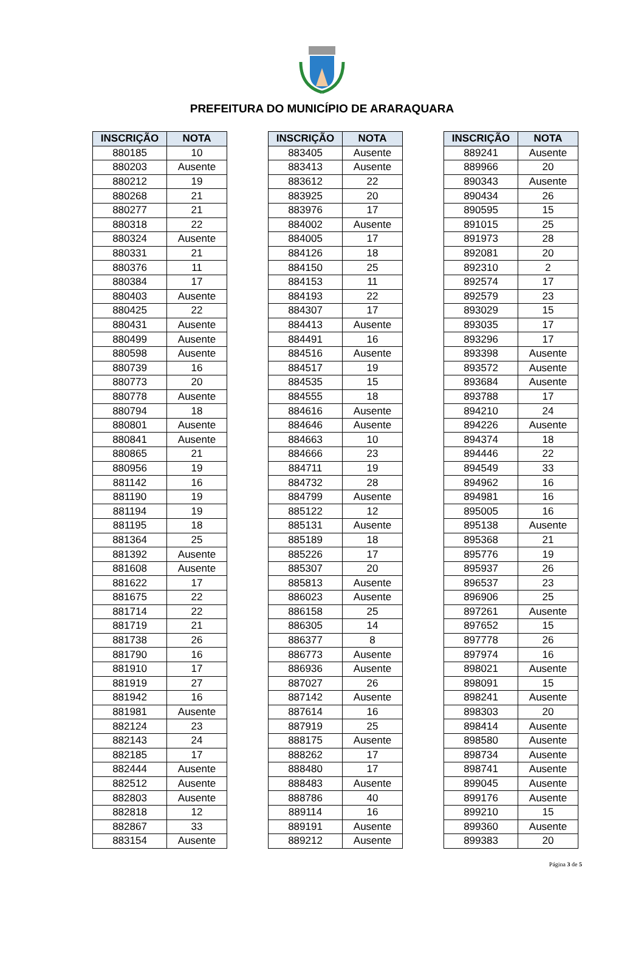PREFEITURA DO MUNICÍPIO DE ARARAQUARA
| INSCRIÇÃO | NOTA |
| --- | --- |
| 880185 | 10 |
| 880203 | Ausente |
| 880212 | 19 |
| 880268 | 21 |
| 880277 | 21 |
| 880318 | 22 |
| 880324 | Ausente |
| 880331 | 21 |
| 880376 | 11 |
| 880384 | 17 |
| 880403 | Ausente |
| 880425 | 22 |
| 880431 | Ausente |
| 880499 | Ausente |
| 880598 | Ausente |
| 880739 | 16 |
| 880773 | 20 |
| 880778 | Ausente |
| 880794 | 18 |
| 880801 | Ausente |
| 880841 | Ausente |
| 880865 | 21 |
| 880956 | 19 |
| 881142 | 16 |
| 881190 | 19 |
| 881194 | 19 |
| 881195 | 18 |
| 881364 | 25 |
| 881392 | Ausente |
| 881608 | Ausente |
| 881622 | 17 |
| 881675 | 22 |
| 881714 | 22 |
| 881719 | 21 |
| 881738 | 26 |
| 881790 | 16 |
| 881910 | 17 |
| 881919 | 27 |
| 881942 | 16 |
| 881981 | Ausente |
| 882124 | 23 |
| 882143 | 24 |
| 882185 | 17 |
| 882444 | Ausente |
| 882512 | Ausente |
| 882803 | Ausente |
| 882818 | 12 |
| 882867 | 33 |
| 883154 | Ausente |
| INSCRIÇÃO | NOTA |
| --- | --- |
| 883405 | Ausente |
| 883413 | Ausente |
| 883612 | 22 |
| 883925 | 20 |
| 883976 | 17 |
| 884002 | Ausente |
| 884005 | 17 |
| 884126 | 18 |
| 884150 | 25 |
| 884153 | 11 |
| 884193 | 22 |
| 884307 | 17 |
| 884413 | Ausente |
| 884491 | 16 |
| 884516 | Ausente |
| 884517 | 19 |
| 884535 | 15 |
| 884555 | 18 |
| 884616 | Ausente |
| 884646 | Ausente |
| 884663 | 10 |
| 884666 | 23 |
| 884711 | 19 |
| 884732 | 28 |
| 884799 | Ausente |
| 885122 | 12 |
| 885131 | Ausente |
| 885189 | 18 |
| 885226 | 17 |
| 885307 | 20 |
| 885813 | Ausente |
| 886023 | Ausente |
| 886158 | 25 |
| 886305 | 14 |
| 886377 | 8 |
| 886773 | Ausente |
| 886936 | Ausente |
| 887027 | 26 |
| 887142 | Ausente |
| 887614 | 16 |
| 887919 | 25 |
| 888175 | Ausente |
| 888262 | 17 |
| 888480 | 17 |
| 888483 | Ausente |
| 888786 | 40 |
| 889114 | 16 |
| 889191 | Ausente |
| 889212 | Ausente |
| INSCRIÇÃO | NOTA |
| --- | --- |
| 889241 | Ausente |
| 889966 | 20 |
| 890343 | Ausente |
| 890434 | 26 |
| 890595 | 15 |
| 891015 | 25 |
| 891973 | 28 |
| 892081 | 20 |
| 892310 | 2 |
| 892574 | 17 |
| 892579 | 23 |
| 893029 | 15 |
| 893035 | 17 |
| 893296 | 17 |
| 893398 | Ausente |
| 893572 | Ausente |
| 893684 | Ausente |
| 893788 | 17 |
| 894210 | 24 |
| 894226 | Ausente |
| 894374 | 18 |
| 894446 | 22 |
| 894549 | 33 |
| 894962 | 16 |
| 894981 | 16 |
| 895005 | 16 |
| 895138 | Ausente |
| 895368 | 21 |
| 895776 | 19 |
| 895937 | 26 |
| 896537 | 23 |
| 896906 | 25 |
| 897261 | Ausente |
| 897652 | 15 |
| 897778 | 26 |
| 897974 | 16 |
| 898021 | Ausente |
| 898091 | 15 |
| 898241 | Ausente |
| 898303 | 20 |
| 898414 | Ausente |
| 898580 | Ausente |
| 898734 | Ausente |
| 898741 | Ausente |
| 899045 | Ausente |
| 899176 | Ausente |
| 899210 | 15 |
| 899360 | Ausente |
| 899383 | 20 |
Página 3 de 5